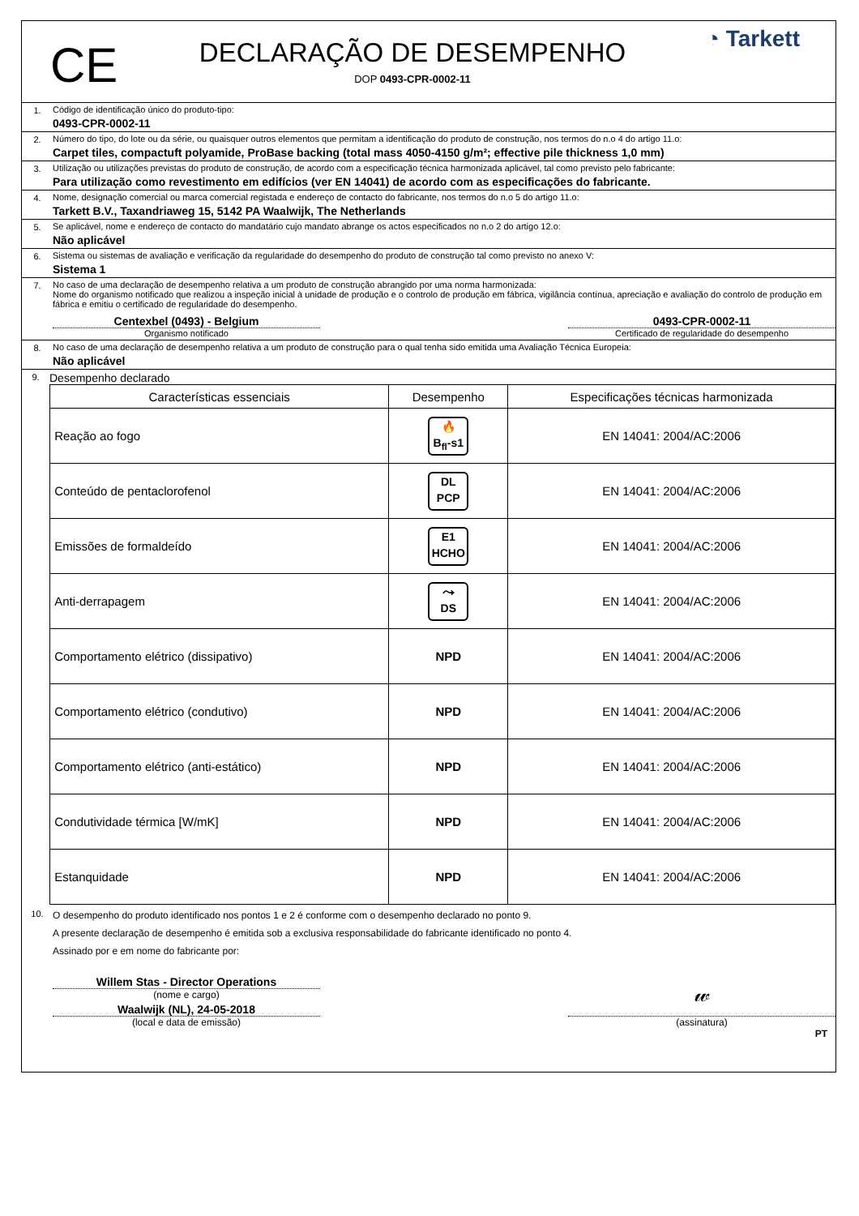CE
DECLARAÇÃO DE DESEMPENHO
DOP 0493-CPR-0002-11
◔ Tarkett
1. Código de identificação único do produto-tipo:
0493-CPR-0002-11
2. Número do tipo, do lote ou da série, ou quaisquer outros elementos que permitam a identificação do produto de construção, nos termos do n.o 4 do artigo 11.o:
Carpet tiles, compactuft polyamide, ProBase backing (total mass 4050-4150 g/m²; effective pile thickness 1,0 mm)
3. Utilização ou utilizações previstas do produto de construção, de acordo com a especificação técnica harmonizada aplicável, tal como previsto pelo fabricante:
Para utilização como revestimento em edifícios (ver EN 14041) de acordo com as especificações do fabricante.
4. Nome, designação comercial ou marca comercial registada e endereço de contacto do fabricante, nos termos do n.o 5 do artigo 11.o:
Tarkett B.V., Taxandriaweg 15, 5142 PA Waalwijk, The Netherlands
5. Se aplicável, nome e endereço de contacto do mandatário cujo mandato abrange os actos especificados no n.o 2 do artigo 12.o:
Não aplicável
6. Sistema ou sistemas de avaliação e verificação da regularidade do desempenho do produto de construção tal como previsto no anexo V:
Sistema 1
7. No caso de uma declaração de desempenho relativa a um produto de construção abrangido por uma norma harmonizada:
Nome do organismo notificado que realizou a inspeção inicial à unidade de produção e o controlo de produção em fábrica, vigilância contínua, apreciação e avaliação do controlo de produção em fábrica e emitiu o certificado de regularidade do desempenho.
Centexbel (0493) - Belgium
Organismo notificado
0493-CPR-0002-11
Certificado de regularidade do desempenho
8. No caso de uma declaração de desempenho relativa a um produto de construção para o qual tenha sido emitida uma Avaliação Técnica Europeia:
Não aplicável
9.
Desempenho declarado
| Características essenciais | Desempenho | Especificações técnicas harmonizada |
| --- | --- | --- |
| Reação ao fogo | 🔥 B<sub>fl</sub>-s1 | EN 14041: 2004/AC:2006 |
| Conteúdo de pentaclorofenol | DL PCP | EN 14041: 2004/AC:2006 |
| Emissões de formaldeído | E1 HCHO | EN 14041: 2004/AC:2006 |
| Anti-derrapagem | ⤳ DS | EN 14041: 2004/AC:2006 |
| Comportamento elétrico (dissipativo) | NPD | EN 14041: 2004/AC:2006 |
| Comportamento elétrico (condutivo) | NPD | EN 14041: 2004/AC:2006 |
| Comportamento elétrico (anti-estático) | NPD | EN 14041: 2004/AC:2006 |
| Condutividade térmica [W/mK] | NPD | EN 14041: 2004/AC:2006 |
| Estanquidade | NPD | EN 14041: 2004/AC:2006 |
10. O desempenho do produto identificado nos pontos 1 e 2 é conforme com o desempenho declarado no ponto 9.
A presente declaração de desempenho é emitida sob a exclusiva responsabilidade do fabricante identificado no ponto 4.
Assinado por e em nome do fabricante por:
Willem Stas - Director Operations
(nome e cargo)
Waalwijk (NL), 24-05-2018
(local e data de emissão)
𝓌
(assinatura)
PT